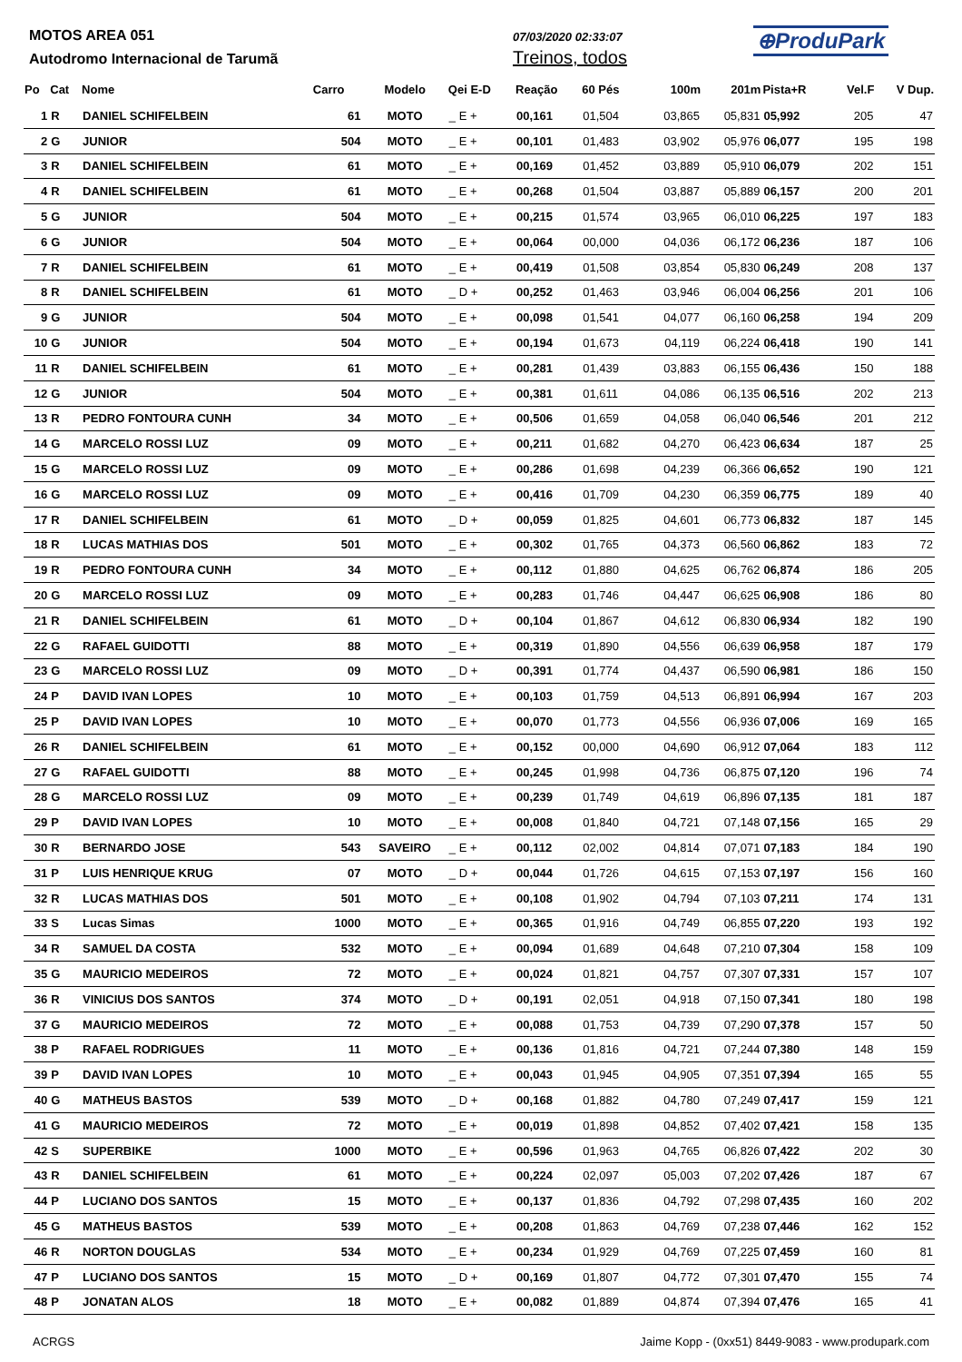MOTOS AREA 051
Autodromo Internacional de Tarumã
07/03/2020 02:33:07
Treinos, todos
⊕ProduPark
| Po | Cat | Nome | Carro | Modelo | Qei E-D | Reação | 60 Pés | 100m | 201m | Pista+R | Vel.F | V Dup. |
| --- | --- | --- | --- | --- | --- | --- | --- | --- | --- | --- | --- | --- |
| 1 | R | DANIEL SCHIFELBEIN | 61 | MOTO | _ E + | 00,161 | 01,504 | 03,865 | 05,831 | 05,992 | 205 | 47 |
| 2 | G | JUNIOR | 504 | MOTO | _ E + | 00,101 | 01,483 | 03,902 | 05,976 | 06,077 | 195 | 198 |
| 3 | R | DANIEL SCHIFELBEIN | 61 | MOTO | _ E + | 00,169 | 01,452 | 03,889 | 05,910 | 06,079 | 202 | 151 |
| 4 | R | DANIEL SCHIFELBEIN | 61 | MOTO | _ E + | 00,268 | 01,504 | 03,887 | 05,889 | 06,157 | 200 | 201 |
| 5 | G | JUNIOR | 504 | MOTO | _ E + | 00,215 | 01,574 | 03,965 | 06,010 | 06,225 | 197 | 183 |
| 6 | G | JUNIOR | 504 | MOTO | _ E + | 00,064 | 00,000 | 04,036 | 06,172 | 06,236 | 187 | 106 |
| 7 | R | DANIEL SCHIFELBEIN | 61 | MOTO | _ E + | 00,419 | 01,508 | 03,854 | 05,830 | 06,249 | 208 | 137 |
| 8 | R | DANIEL SCHIFELBEIN | 61 | MOTO | _ D + | 00,252 | 01,463 | 03,946 | 06,004 | 06,256 | 201 | 106 |
| 9 | G | JUNIOR | 504 | MOTO | _ E + | 00,098 | 01,541 | 04,077 | 06,160 | 06,258 | 194 | 209 |
| 10 | G | JUNIOR | 504 | MOTO | _ E + | 00,194 | 01,673 | 04,119 | 06,224 | 06,418 | 190 | 141 |
| 11 | R | DANIEL SCHIFELBEIN | 61 | MOTO | _ E + | 00,281 | 01,439 | 03,883 | 06,155 | 06,436 | 150 | 188 |
| 12 | G | JUNIOR | 504 | MOTO | _ E + | 00,381 | 01,611 | 04,086 | 06,135 | 06,516 | 202 | 213 |
| 13 | R | PEDRO FONTOURA CUNH | 34 | MOTO | _ E + | 00,506 | 01,659 | 04,058 | 06,040 | 06,546 | 201 | 212 |
| 14 | G | MARCELO ROSSI LUZ | 09 | MOTO | _ E + | 00,211 | 01,682 | 04,270 | 06,423 | 06,634 | 187 | 25 |
| 15 | G | MARCELO ROSSI LUZ | 09 | MOTO | _ E + | 00,286 | 01,698 | 04,239 | 06,366 | 06,652 | 190 | 121 |
| 16 | G | MARCELO ROSSI LUZ | 09 | MOTO | _ E + | 00,416 | 01,709 | 04,230 | 06,359 | 06,775 | 189 | 40 |
| 17 | R | DANIEL SCHIFELBEIN | 61 | MOTO | _ D + | 00,059 | 01,825 | 04,601 | 06,773 | 06,832 | 187 | 145 |
| 18 | R | LUCAS MATHIAS DOS | 501 | MOTO | _ E + | 00,302 | 01,765 | 04,373 | 06,560 | 06,862 | 183 | 72 |
| 19 | R | PEDRO FONTOURA CUNH | 34 | MOTO | _ E + | 00,112 | 01,880 | 04,625 | 06,762 | 06,874 | 186 | 205 |
| 20 | G | MARCELO ROSSI LUZ | 09 | MOTO | _ E + | 00,283 | 01,746 | 04,447 | 06,625 | 06,908 | 186 | 80 |
| 21 | R | DANIEL SCHIFELBEIN | 61 | MOTO | _ D + | 00,104 | 01,867 | 04,612 | 06,830 | 06,934 | 182 | 190 |
| 22 | G | RAFAEL GUIDOTTI | 88 | MOTO | _ E + | 00,319 | 01,890 | 04,556 | 06,639 | 06,958 | 187 | 179 |
| 23 | G | MARCELO ROSSI LUZ | 09 | MOTO | _ D + | 00,391 | 01,774 | 04,437 | 06,590 | 06,981 | 186 | 150 |
| 24 | P | DAVID IVAN LOPES | 10 | MOTO | _ E + | 00,103 | 01,759 | 04,513 | 06,891 | 06,994 | 167 | 203 |
| 25 | P | DAVID IVAN LOPES | 10 | MOTO | _ E + | 00,070 | 01,773 | 04,556 | 06,936 | 07,006 | 169 | 165 |
| 26 | R | DANIEL SCHIFELBEIN | 61 | MOTO | _ E + | 00,152 | 00,000 | 04,690 | 06,912 | 07,064 | 183 | 112 |
| 27 | G | RAFAEL GUIDOTTI | 88 | MOTO | _ E + | 00,245 | 01,998 | 04,736 | 06,875 | 07,120 | 196 | 74 |
| 28 | G | MARCELO ROSSI LUZ | 09 | MOTO | _ E + | 00,239 | 01,749 | 04,619 | 06,896 | 07,135 | 181 | 187 |
| 29 | P | DAVID IVAN LOPES | 10 | MOTO | _ E + | 00,008 | 01,840 | 04,721 | 07,148 | 07,156 | 165 | 29 |
| 30 | R | BERNARDO JOSE | 543 | SAVEIRO | _ E + | 00,112 | 02,002 | 04,814 | 07,071 | 07,183 | 184 | 190 |
| 31 | P | LUIS HENRIQUE KRUG | 07 | MOTO | _ D + | 00,044 | 01,726 | 04,615 | 07,153 | 07,197 | 156 | 160 |
| 32 | R | LUCAS MATHIAS DOS | 501 | MOTO | _ E + | 00,108 | 01,902 | 04,794 | 07,103 | 07,211 | 174 | 131 |
| 33 | S | Lucas Simas | 1000 | MOTO | _ E + | 00,365 | 01,916 | 04,749 | 06,855 | 07,220 | 193 | 192 |
| 34 | R | SAMUEL DA COSTA | 532 | MOTO | _ E + | 00,094 | 01,689 | 04,648 | 07,210 | 07,304 | 158 | 109 |
| 35 | G | MAURICIO MEDEIROS | 72 | MOTO | _ E + | 00,024 | 01,821 | 04,757 | 07,307 | 07,331 | 157 | 107 |
| 36 | R | VINICIUS DOS SANTOS | 374 | MOTO | _ D + | 00,191 | 02,051 | 04,918 | 07,150 | 07,341 | 180 | 198 |
| 37 | G | MAURICIO MEDEIROS | 72 | MOTO | _ E + | 00,088 | 01,753 | 04,739 | 07,290 | 07,378 | 157 | 50 |
| 38 | P | RAFAEL RODRIGUES | 11 | MOTO | _ E + | 00,136 | 01,816 | 04,721 | 07,244 | 07,380 | 148 | 159 |
| 39 | P | DAVID IVAN LOPES | 10 | MOTO | _ E + | 00,043 | 01,945 | 04,905 | 07,351 | 07,394 | 165 | 55 |
| 40 | G | MATHEUS BASTOS | 539 | MOTO | _ D + | 00,168 | 01,882 | 04,780 | 07,249 | 07,417 | 159 | 121 |
| 41 | G | MAURICIO MEDEIROS | 72 | MOTO | _ E + | 00,019 | 01,898 | 04,852 | 07,402 | 07,421 | 158 | 135 |
| 42 | S | SUPERBIKE | 1000 | MOTO | _ E + | 00,596 | 01,963 | 04,765 | 06,826 | 07,422 | 202 | 30 |
| 43 | R | DANIEL SCHIFELBEIN | 61 | MOTO | _ E + | 00,224 | 02,097 | 05,003 | 07,202 | 07,426 | 187 | 67 |
| 44 | P | LUCIANO DOS SANTOS | 15 | MOTO | _ E + | 00,137 | 01,836 | 04,792 | 07,298 | 07,435 | 160 | 202 |
| 45 | G | MATHEUS BASTOS | 539 | MOTO | _ E + | 00,208 | 01,863 | 04,769 | 07,238 | 07,446 | 162 | 152 |
| 46 | R | NORTON DOUGLAS | 534 | MOTO | _ E + | 00,234 | 01,929 | 04,769 | 07,225 | 07,459 | 160 | 81 |
| 47 | P | LUCIANO DOS SANTOS | 15 | MOTO | _ D + | 00,169 | 01,807 | 04,772 | 07,301 | 07,470 | 155 | 74 |
| 48 | P | JONATAN ALOS | 18 | MOTO | _ E + | 00,082 | 01,889 | 04,874 | 07,394 | 07,476 | 165 | 41 |
ACRGS Jaime Kopp - (0xx51) 8449-9083 - www.produpark.com